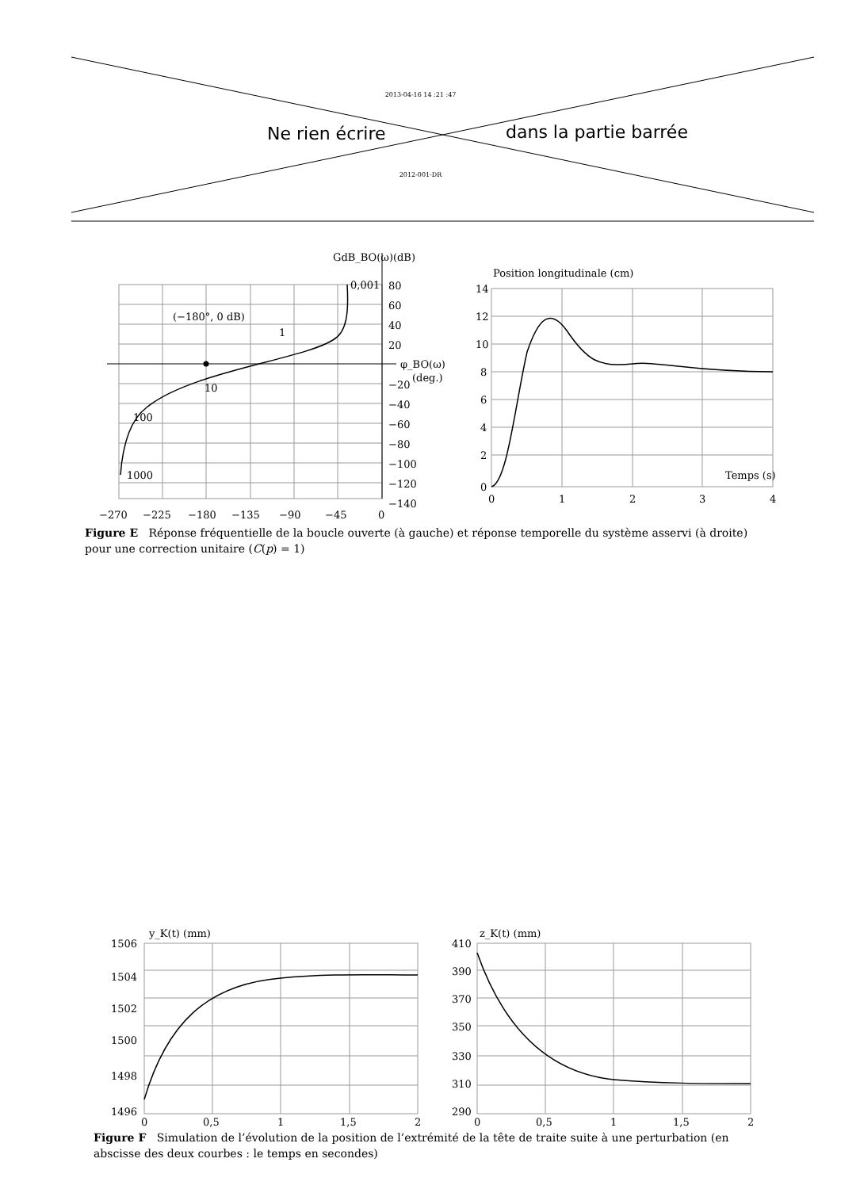2013-04-16 14 :21 :47
Ne rien écrire dans la partie barrée
2012-001-DR
GdB_BO(ω)(dB)
80
60
40
20
−20
−40
−60
−80
−100
−120
−140
φ_BO(ω)
(deg.)
0,001
(−180°, 0 dB)
1
10
100
1000
−270
−225
−180
−135
−90
−45
0
Position longitudinale (cm)
14
12
10
8
6
4
2
0
Temps (s)
0
1
2
3
4
Figure E Réponse fréquentielle de la boucle ouverte (à gauche) et réponse temporelle du système asservi (à droite) pour une correction unitaire (C(p) = 1)
y_K(t) (mm)
1506
1504
1502
1500
1498
1496
0
0,5
1
1,5
2
z_K(t) (mm)
410
390
370
350
330
310
290
0
0,5
1
1,5
2
Figure F Simulation de l’évolution de la position de l’extrémité de la tête de traite suite à une perturbation (en abscisse des deux courbes : le temps en secondes)